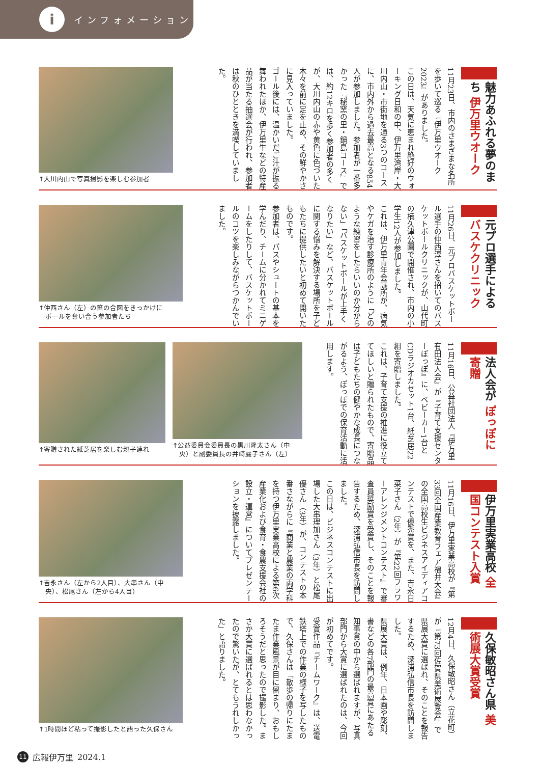i
インフォメーション
魅力あふれる夢のまち 伊万里ウオーク
11月23日、市内のさまざまな名所を歩いて巡る『伊万里ウオーク2023』がありました。
この日は、天気に恵まれ絶好のウォーキング日和の中、伊万里湾岸・大川内山・市街地を通る3つのコースに、市内外から過去最高となる854人が参加しました。参加者が一番多かった『秘窯の里・鍋島コース』では、約12キロを歩く参加者の多くが、大川内山の赤や黄色に色づいた木々を前に足を止め、その鮮やかさに見入っていました。
ゴール後には、温かいだご汁が振る舞われたほか、伊万里牛などの特産品が当たる抽選会が行われ、参加者は秋のひとときを満喫していました。
↑大川内山で写真撮影を楽しむ参加者
元プロ選手による バスケクリニック
11月26日、元プロバスケットボール選手の仲西淳さんを招いてのバスケットボールクリニックが、山代町の楠久津公園で開催され、市内の小学生12人が参加しました。
これは、伊万里青年会議所が、病気やケガを治す診療所のように「どのような練習をしたらいいのか分からない」「バスケットボールが上手くなりたい」など、バスケットボールに関する悩みを解決する場所を子どもたちに提供したいと初めて開いたものです。
参加者は、パスやシュートの基本を学んだり、チームに分かれてミニゲームをしたりして、バスケットボールのコツを楽しみながらつかんでいました。
↑仲西さん（左）の笛の合図をきっかけに
　ボールを奪い合う参加者たち
法人会が ぽっぽに寄贈
11月16日、公益社団法人『伊万里有田法人会』が『子育て支援センターぽっぽ』に、ベビーカー1台とCDラジオカセット1台、紙芝居22組を寄贈しました。
これは、子育て支援の推進に役立ててほしいと贈られたもので、寄贈品は子どもたちの健やかな成長につながるよう、ぽっぽでの保育活動に活用します。
↑公益委員会委員長の黒川隆太さん（中
　央）と副委員長の井﨑麗子さん（左）
↑寄贈された紙芝居を楽しむ親子連れ
伊万里実業高校 全国コンテスト入賞
11月16日、伊万里実業高校が『第33回全国産業教育フェア福井大会』の全国高校生ビジネスアイディアコンテストで優秀賞を、また、吉永日菜子さん（2年）が『第22回フラワーアレンジメントコンテスト』で審査員奨励賞を受賞し、そのことを報告するため、深浦弘信市長を訪問しました。
この日は、ビジネスコンテストに出場した大串理加さん（3年）と松尾優さん（3年）が、コンテストの本番さながらに『商業と農業の両学科を持つ伊万里実業高校による第6次産業化および食育・食農支援会社の設立・運営』についてプレゼンテーションを披露しました。
↑吉永さん（左から2人目）、大串さん（中
　央）、松尾さん（左から4人目）
久保敏昭さん県 美術展大賞受賞
12月4日、久保敏昭さん（立花町）が『第73回佐賀県美術展覧会』で県展大賞に選ばれ、そのことを報告するため、深浦弘信市長を訪問しました。
県展大賞は、例年、日本画や彫刻、書などの各7部門の最高賞にあたる知事賞の中から選ばれますが、写真部門から大賞に選ばれたのは、今回が初めてです。
受賞作品『チームワーク』は、送電鉄塔上での作業の様子を写したもので、久保さんは「散歩の帰りにたまたま作業風景が目に留まり、おもしろそうだと思ったので撮影した。まさか大賞に選ばれるとは思わなかったので驚いたが、とてもうれしかった」と語りました。
↑1時間ほど粘って撮影したと語った久保さん
11 広報伊万里 2024.1